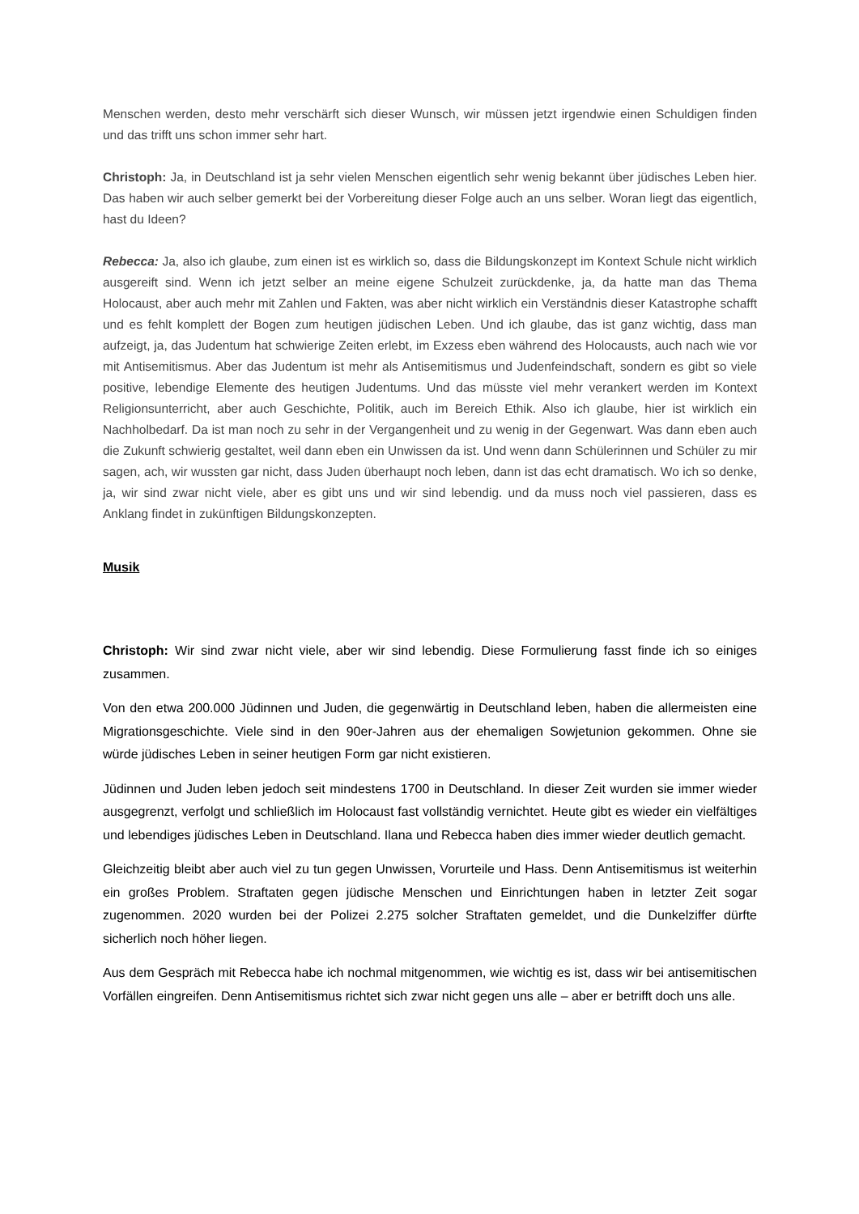Menschen werden, desto mehr verschärft sich dieser Wunsch, wir müssen jetzt irgendwie einen Schuldigen finden und das trifft uns schon immer sehr hart.
Christoph: Ja, in Deutschland ist ja sehr vielen Menschen eigentlich sehr wenig bekannt über jüdisches Leben hier. Das haben wir auch selber gemerkt bei der Vorbereitung dieser Folge auch an uns selber. Woran liegt das eigentlich, hast du Ideen?
Rebecca: Ja, also ich glaube, zum einen ist es wirklich so, dass die Bildungskonzept im Kontext Schule nicht wirklich ausgereift sind. Wenn ich jetzt selber an meine eigene Schulzeit zurückdenke, ja, da hatte man das Thema Holocaust, aber auch mehr mit Zahlen und Fakten, was aber nicht wirklich ein Verständnis dieser Katastrophe schafft und es fehlt komplett der Bogen zum heutigen jüdischen Leben. Und ich glaube, das ist ganz wichtig, dass man aufzeigt, ja, das Judentum hat schwierige Zeiten erlebt, im Exzess eben während des Holocausts, auch nach wie vor mit Antisemitismus. Aber das Judentum ist mehr als Antisemitismus und Judenfeindschaft, sondern es gibt so viele positive, lebendige Elemente des heutigen Judentums. Und das müsste viel mehr verankert werden im Kontext Religionsunterricht, aber auch Geschichte, Politik, auch im Bereich Ethik. Also ich glaube, hier ist wirklich ein Nachholbedarf. Da ist man noch zu sehr in der Vergangenheit und zu wenig in der Gegenwart. Was dann eben auch die Zukunft schwierig gestaltet, weil dann eben ein Unwissen da ist. Und wenn dann Schülerinnen und Schüler zu mir sagen, ach, wir wussten gar nicht, dass Juden überhaupt noch leben, dann ist das echt dramatisch. Wo ich so denke, ja, wir sind zwar nicht viele, aber es gibt uns und wir sind lebendig. und da muss noch viel passieren, dass es Anklang findet in zukünftigen Bildungskonzepten.
Musik
Christoph: Wir sind zwar nicht viele, aber wir sind lebendig. Diese Formulierung fasst finde ich so einiges zusammen.
Von den etwa 200.000 Jüdinnen und Juden, die gegenwärtig in Deutschland leben, haben die allermeisten eine Migrationsgeschichte. Viele sind in den 90er-Jahren aus der ehemaligen Sowjetunion gekommen. Ohne sie würde jüdisches Leben in seiner heutigen Form gar nicht existieren.
Jüdinnen und Juden leben jedoch seit mindestens 1700 in Deutschland. In dieser Zeit wurden sie immer wieder ausgegrenzt, verfolgt und schließlich im Holocaust fast vollständig vernichtet. Heute gibt es wieder ein vielfältiges und lebendiges jüdisches Leben in Deutschland. Ilana und Rebecca haben dies immer wieder deutlich gemacht.
Gleichzeitig bleibt aber auch viel zu tun gegen Unwissen, Vorurteile und Hass. Denn Antisemitismus ist weiterhin ein großes Problem. Straftaten gegen jüdische Menschen und Einrichtungen haben in letzter Zeit sogar zugenommen. 2020 wurden bei der Polizei 2.275 solcher Straftaten gemeldet, und die Dunkelziffer dürfte sicherlich noch höher liegen.
Aus dem Gespräch mit Rebecca habe ich nochmal mitgenommen, wie wichtig es ist, dass wir bei antisemitischen Vorfällen eingreifen. Denn Antisemitismus richtet sich zwar nicht gegen uns alle – aber er betrifft doch uns alle.